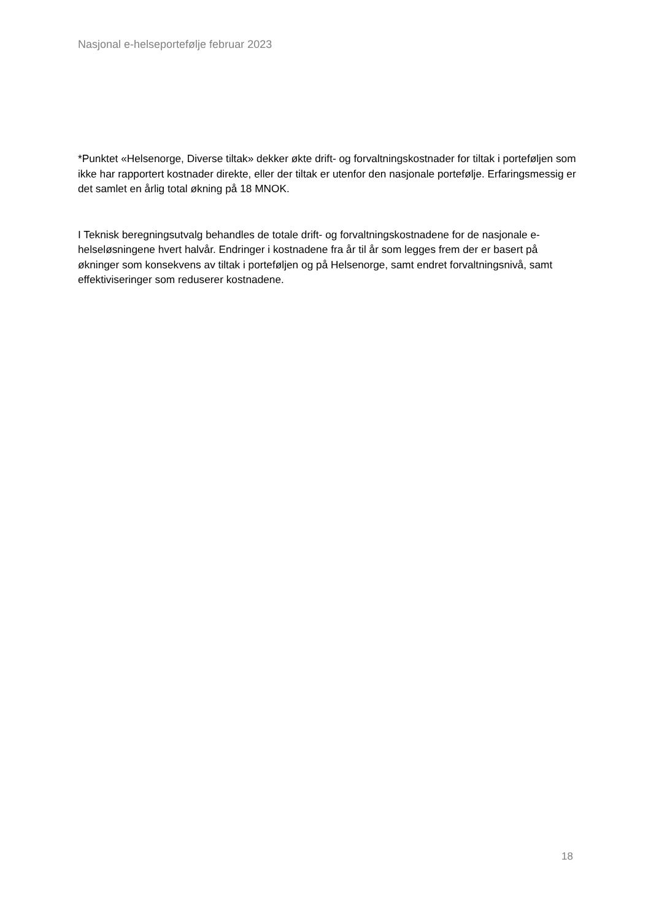Nasjonal e-helseportefølje februar 2023
*Punktet «Helsenorge, Diverse tiltak» dekker økte drift- og forvaltningskostnader for tiltak i porteføljen som ikke har rapportert kostnader direkte, eller der tiltak er utenfor den nasjonale portefølje. Erfaringsmessig er det samlet en årlig total økning på 18 MNOK.
I Teknisk beregningsutvalg behandles de totale drift- og forvaltningskostnadene for de nasjonale e-helseløsningene hvert halvår. Endringer i kostnadene fra år til år som legges frem der er basert på økninger som konsekvens av tiltak i porteføljen og på Helsenorge, samt endret forvaltningsnivå, samt effektiviseringer som reduserer kostnadene.
18